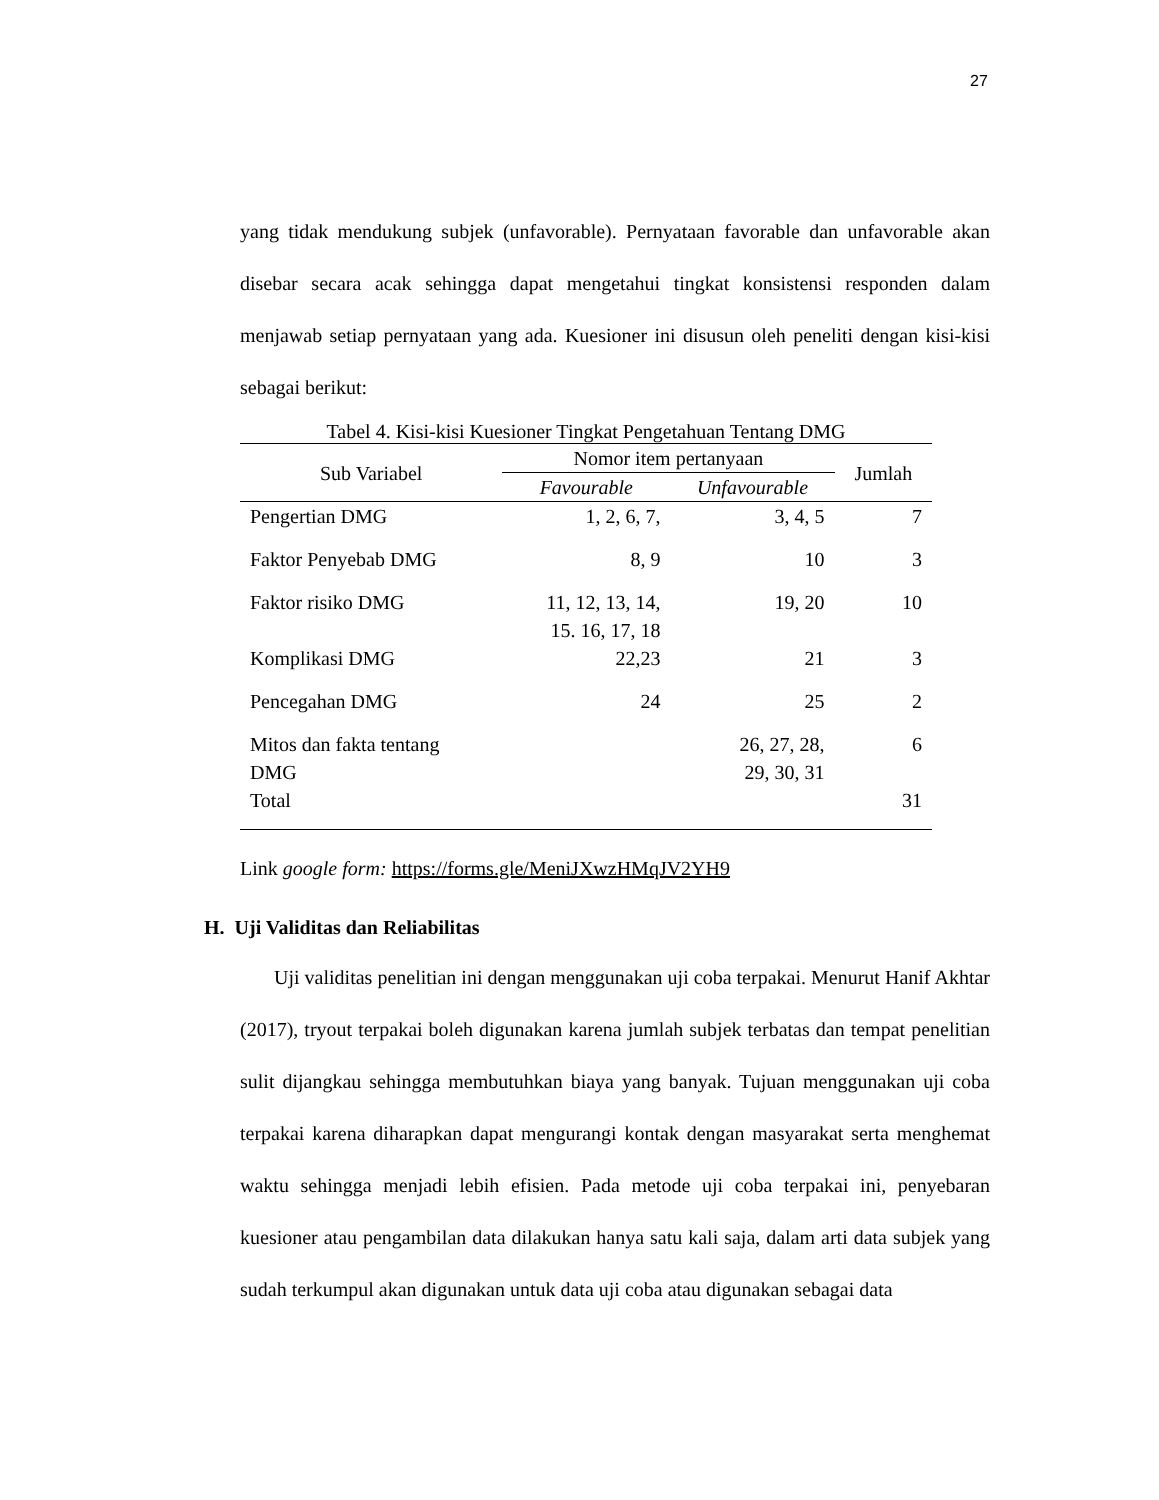27
yang tidak mendukung subjek (unfavorable). Pernyataan favorable dan unfavorable akan disebar secara acak sehingga dapat mengetahui tingkat konsistensi responden dalam menjawab setiap pernyataan yang ada. Kuesioner ini disusun oleh peneliti dengan kisi-kisi sebagai berikut:
Tabel 4. Kisi-kisi Kuesioner Tingkat Pengetahuan Tentang DMG
| Sub Variabel | Nomor item pertanyaan | | Jumlah |
| --- | --- | --- | --- |
| | Favourable | Unfavourable | |
| Pengertian DMG | 1, 2, 6, 7, | 3, 4, 5 | 7 |
| Faktor Penyebab DMG | 8, 9 | 10 | 3 |
| Faktor risiko DMG | 11, 12, 13, 14, 15. 16, 17, 18 | 19, 20 | 10 |
| Komplikasi DMG | 22,23 | 21 | 3 |
| Pencegahan DMG | 24 | 25 | 2 |
| Mitos dan fakta tentang DMG | | 26, 27, 28, 29, 30, 31 | 6 |
| Total | | | 31 |
Link google form: https://forms.gle/MeniJXwzHMqJV2YH9
H. Uji Validitas dan Reliabilitas
Uji validitas penelitian ini dengan menggunakan uji coba terpakai. Menurut Hanif Akhtar (2017), tryout terpakai boleh digunakan karena jumlah subjek terbatas dan tempat penelitian sulit dijangkau sehingga membutuhkan biaya yang banyak. Tujuan menggunakan uji coba terpakai karena diharapkan dapat mengurangi kontak dengan masyarakat serta menghemat waktu sehingga menjadi lebih efisien. Pada metode uji coba terpakai ini, penyebaran kuesioner atau pengambilan data dilakukan hanya satu kali saja, dalam arti data subjek yang sudah terkumpul akan digunakan untuk data uji coba atau digunakan sebagai data